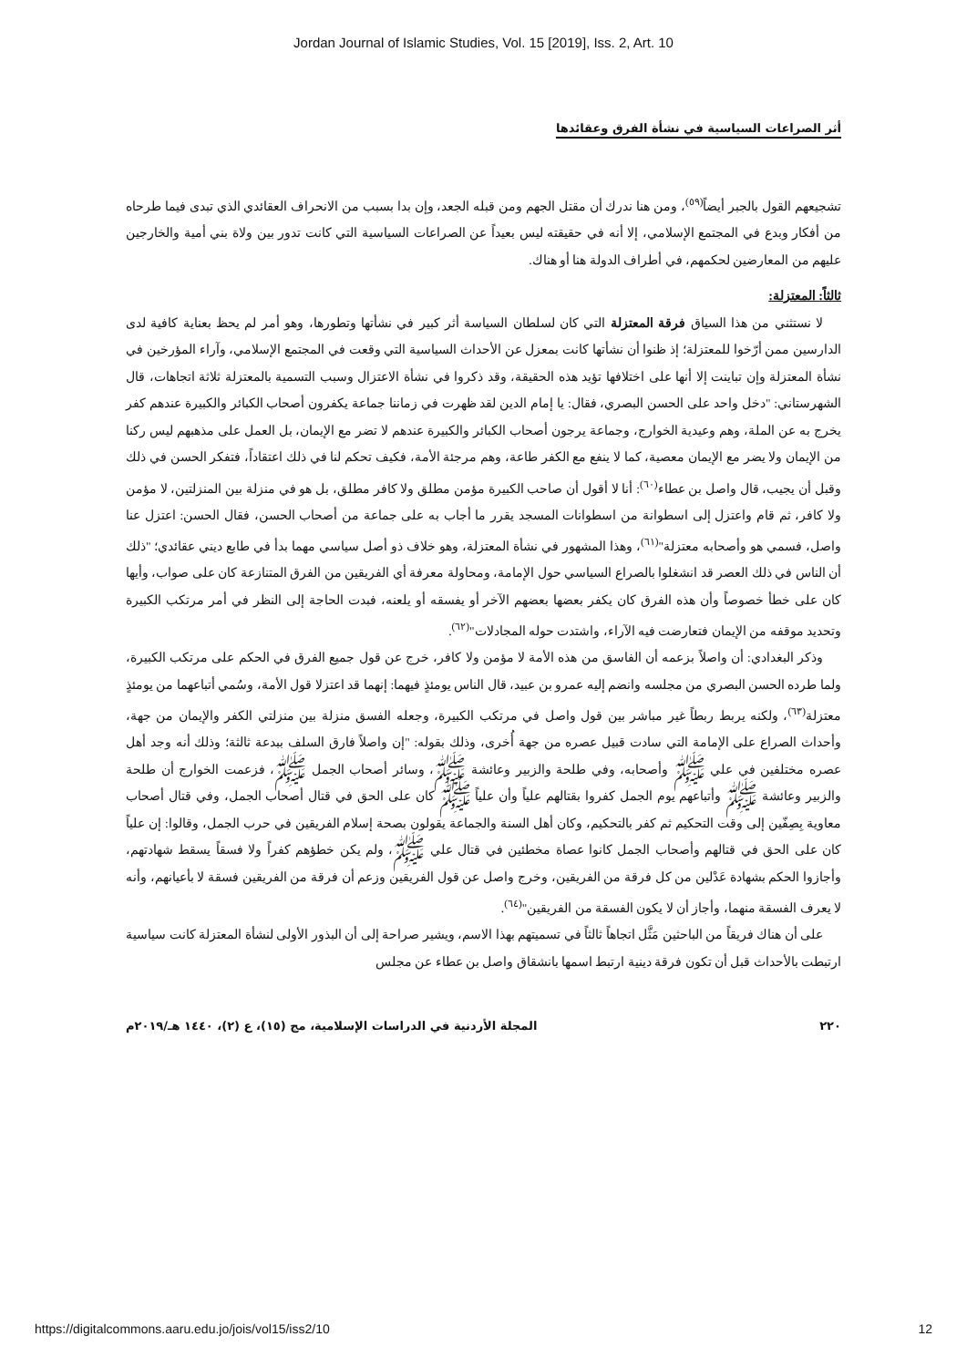Jordan Journal of Islamic Studies, Vol. 15 [2019], Iss. 2, Art. 10
أثر الصراعات السياسية في نشأة الفرق وعقائدها
تشجيعهم القول بالجبر أيضاً<sup>(٥٩)</sup>، ومن هنا ندرك أن مقتل الجهم ومن قبله الجعد، وإن بدا بسبب من الانحراف العقائدي الذي تبدى فيما طرحاه من أفكار وبدع في المجتمع الإسلامي، إلا أنه في حقيقته ليس بعيداً عن الصراعات السياسية التي كانت تدور بين ولاة بني أمية والخارجين عليهم من المعارضين لحكمهم، في أطراف الدولة هنا أو هناك.
ثالثاً: المعتزلة:
لا نستثني من هذا السياق فرقة المعتزلة التي كان لسلطان السياسة أثر كبير في نشأتها وتطورها، وهو أمر لم يحظ بعناية كافية لدى الدارسين ممن أرّخوا للمعتزلة؛ إذ ظنوا أن نشأتها كانت بمعزل عن الأحداث السياسية التي وقعت في المجتمع الإسلامي، وآراء المؤرخين في نشأة المعتزلة وإن تباينت إلا أنها على اختلافها تؤيد هذه الحقيقة، وقد ذكروا في نشأة الاعتزال وسبب التسمية بالمعتزلة ثلاثة اتجاهات، قال الشهرستاني: "دخل واحد على الحسن البصري، فقال: يا إمام الدين لقد ظهرت في زماننا جماعة يكفرون أصحاب الكبائر والكبيرة عندهم كفر يخرج به عن الملة، وهم وعيدية الخوارج، وجماعة يرجون أصحاب الكبائر والكبيرة عندهم لا تضر مع الإيمان، بل العمل على مذهبهم ليس ركنا من الإيمان ولا يضر مع الإيمان معصية، كما لا ينفع مع الكفر طاعة، وهم مرجئة الأمة، فكيف تحكم لنا في ذلك اعتقاداً، فتفكر الحسن في ذلك وقبل أن يجيب، قال واصل بن عطاء<sup>(٦٠)</sup>: أنا لا أقول أن صاحب الكبيرة مؤمن مطلق ولا كافر مطلق، بل هو في منزلة بين المنزلتين، لا مؤمن ولا كافر، ثم قام واعتزل إلى اسطوانة من اسطوانات المسجد يقرر ما أجاب به على جماعة من أصحاب الحسن، فقال الحسن: اعتزل عنا واصل، فسمي هو وأصحابه معتزلة"<sup>(٦١)</sup>، وهذا المشهور في نشأة المعتزلة، وهو خلاف ذو أصل سياسي مهما بدأ في طابع ديني عقائدي؛ "ذلك أن الناس في ذلك العصر قد انشغلوا بالصراع السياسي حول الإمامة، ومحاولة معرفة أي الفريقين من الفرق المتنازعة كان على صواب، وأيها كان على خطأ خصوصاً وأن هذه الفرق كان يكفر بعضها بعضهم الآخر أو يفسقه أو يلعنه، فبدت الحاجة إلى النظر في أمر مرتكب الكبيرة وتحديد موقفه من الإيمان فتعارضت فيه الآراء، واشتدت حوله المجادلات"<sup>(٦٢)</sup>.
وذكر البغدادي: أن واصلاً بزعمه أن الفاسق من هذه الأمة لا مؤمن ولا كافر، خرج عن قول جميع الفرق في الحكم على مرتكب الكبيرة، ولما طرده الحسن البصري من مجلسه وانضم إليه عمرو بن عبيد، قال الناس يومئذٍ فيهما: إنهما قد اعتزلا قول الأمة، وسُمي أتباعهما من يومئذٍ معتزلة<sup>(٦٣)</sup>، ولكنه يربط ربطاً غير مباشر بين قول واصل في مرتكب الكبيرة، وجعله الفسق منزلة بين منزلتي الكفر والإيمان من جهة، وأحداث الصراع على الإمامة التي سادت قبيل عصره من جهة أُخرى، وذلك بقوله: "إن واصلاً فارق السلف ببدعة ثالثة؛ وذلك أنه وجد أهل عصره مختلفين في علي ﷺ وأصحابه، وفي طلحة والزبير وعائشة ﷺ، وسائر أصحاب الجمل ﷺ، فزعمت الخوارج أن طلحة والزبير وعائشة ﷺ وأتباعهم يوم الجمل كفروا بقتالهم علياً وأن علياً ﷺ كان على الحق في قتال أصحاب الجمل، وفي قتال أصحاب معاوية بِصِفّين إلى وقت التحكيم ثم كفر بالتحكيم، وكان أهل السنة والجماعة يقولون بصحة إسلام الفريقين في حرب الجمل، وقالوا: إن علياً كان على الحق في قتالهم وأصحاب الجمل كانوا عصاة مخطئين في قتال علي ﷺ، ولم يكن خطؤهم كفراً ولا فسقاً يسقط شهادتهم، وأجازوا الحكم بشهادة عَدْلين من كل فرقة من الفريقين، وخرج واصل عن قول الفريقين وزعم أن فرقة من الفريقين فسقة لا بأعيانهم، وأنه لا يعرف الفسقة منهما، وأجاز أن لا يكون الفسقة من الفريقين"<sup>(٦٤)</sup>.
على أن هناك فريقاً من الباحثين مَثَّل اتجاهاً ثالثاً في تسميتهم بهذا الاسم، ويشير صراحة إلى أن البذور الأولى لنشأة المعتزلة كانت سياسية ارتبطت بالأحداث قبل أن تكون فرقة دينية ارتبط اسمها بانشقاق واصل بن عطاء عن مجلس
٢٢٠ المجلة الأردنية في الدراسات الإسلامية، مج (١٥)، ع (٢)، ١٤٤٠ هـ/٢٠١٩م
https://digitalcommons.aaru.edu.jo/jois/vol15/iss2/10 12